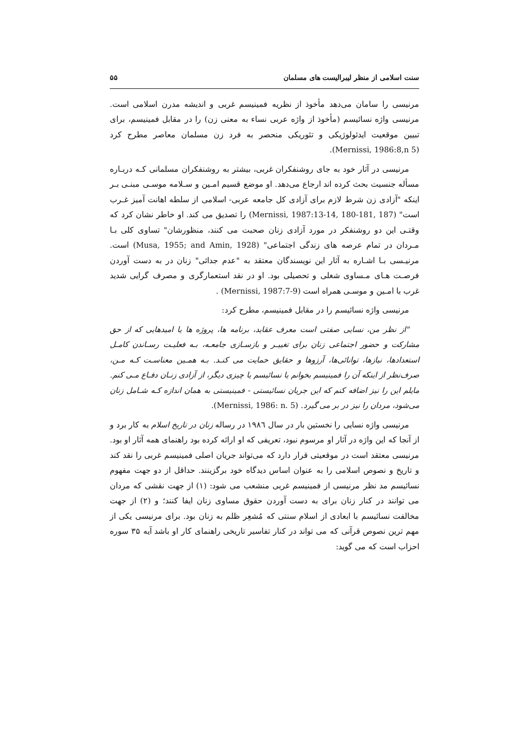سنت اسلامی از منظر لیبرالیست های مسلمان ۵۵
مرنیسی را سامان می‌دهد مأخوذ از نظریه فمینیسم غربی و اندیشه مدرن اسلامی است. مرنیسی واژه نسائیسم (مأخوذ از واژه عربی نساء به معنی زن) را در مقابل فمینیسم، برای تبیین موقعیت ایدئولوژیکی و تئوریکی منحصر به فرد زن مسلمان معاصر مطرح کرد (Mernissi, 1986:8,n 5).
مرنیسی در آثار خود به جای روشنفکران غربی، بیشتر به روشنفکران مسلمانی کـه دربـاره مسأله جنسیت بحث کرده اند ارجاع می‌دهد. او موضع قسیم امـین و سـلامه موسـی مبنـی بـر اینکه "آزادی زن شرط لازم برای آزادی کل جامعه عربی- اسلامی از سلطه اهانت آمیز غـرب است" (Mernissi, 1987:13-14, 180-181, 187) را تصدیق می کند. او خاطر نشان کرد که وقتـی این دو روشنفکر در مورد آزادی زنان صحبت می کنند، منظورشان" تساوی کلی بـا مـردان در تمام عرصه های زندگی اجتماعی" (Musa, 1955; and Amin, 1928) است. مرنیـسی بـا اشـاره به آثار این نویسندگان معتقد به "عدم جدائی" زنان در به دست آوردن فرصـت هـای مـساوی شغلی و تحصیلی بود. او در نقد استعمارگری و مصرف گرایی شدید غرب با امـین و موسـی همراه است (Mernissi, 1987:7-9) .
مرنیسی واژه نسائیسم را در مقابل فمینیسم، مطرح کرد:
"از نظر من، نسایی صفتی است معرف عقاید، برنامه ها، پروژه ها یا امیدهایی که از حق مشارکت و حضور اجتماعی زنان برای تغییـر و بازسـازی جامعـه، بـه فعلیـت رسـاندن کامـل استعدادها، نیازها، توانائی‌ها، آرزوها و حقایق حمایت می کنـد. بـه همـین معناسـت کـه مـن، صرف‌نظر از اینکه آن را فمینیسم بخوانم یا نسائیسم یا چیزی دیگر، از آزادی زنـان دفـاع مـی کنم. مایلم این را نیز اضافه کنم که این جریان نسائیستی - فمینیستی به همان اندازه کـه شـامل زنان می‌شود، مردان را نیز در بر می گیرد. (Mernissi, 1986: n. 5).
مرنیسی واژه نسایی را نخستین بار در سال ۱۹۸٦ در رساله زنان در تاریخ اسلام به کار برد و از آنجا که این واژه در آثار او مرسوم نبود، تعریفی که او ارائه کرده بود راهنمای همه آثار او بود. مرنیسی معتقد است در موقعیتی قرار دارد که می‌تواند جریان اصلی فمینیسم غربی را نقد کند و تاریخ و نصوص اسلامی را به عنوان اساس دیدگاه خود برگزینند. حداقل از دو جهت مفهوم نسائیسم مد نظر مرنیسی از فمینیسم غربی منشعب می شود: (۱) از جهت نقشی که مردان می توانند در کنار زنان برای به دست آوردن حقوق مساوی زنان ایفا کنند؛ و (۲) از جهت مخالفت نسائیسم با ابعادی از اسلام سنتی که مُشعِر ظلم به زنان بود. برای مرنیسی یکی از مهم ترین نصوص قرآنی که می تواند در کنار تفاسیر تاریخی راهنمای کار او باشد آیه ۳۵ سوره احزاب است که می گوید: